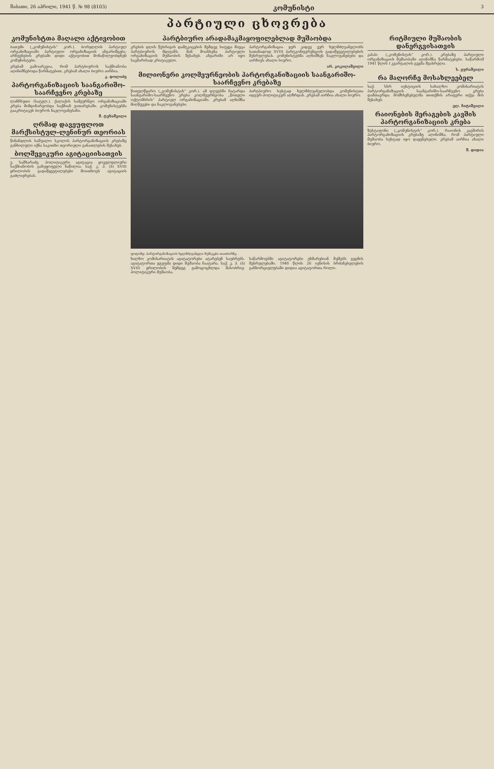შაბათი, 26 აპრილი, 1941 წ. № 98 (8103) კომუნისტი 3
პარტიული ცხოვრება
კომუნისტთა მაღალი აქტივობით
ბათუმი („კომუნისტის“ კორ.). ბორჯღლის პარტიულ ორგანიზაციაში პარტიული ორგანიზაციის ანგარიშგება-არჩევნების კრებაში დიდი აქტივობით მონაწილეობდნენ კომუნისტები.
კრებამ გამოარკვია, რომ პარტბიუროს საქმიანობა აღინიშნებოდა წარმატებით. კრებამ ახალი ბიურო აირჩია.
კ. დოლიძე
პარტორგანიზაციის საანგარიშო-საარჩევნო კრებაზე
ლანჩხუთი (სატელ.). ქალაქის სამეურნეო ორგანიზაციაში კრება მიმდინარეობდა საქმიან ვითარებაში. კომუნისტებმა გააკრიტიკეს ბიუროს ნაკლოვანებანი.
შ. ტუხაშვილი
ღრმად დავეუფლოთ მარქსისტულ-ლენინურ თეორიას
წინანდლის საშუალო სკოლის პარტორგანიზაციის კრებაზე განხილული იქნა საკითხი თეორიული განათლების შესახებ.
ბოლშევიკური აგიტაციისათვის
ვ. სამხარაძე. პოლიტიკური აგიტაცია ყოველდღიური საქმიანობის განუყოფელი ნაწილია. საქ. კ. პ. (ბ) XVIII ყრილობის გადაწყვეტილებები მოითხოვს აგიტაციის გაძლიერებას.
პარტბიურო არადამაკმაყოფილებლად მუშაობდა
კრების დღის წესრიგის დამტკიცების შემდეგ სიტყვა მიეცა პარტბიუროს მდივანს. მან მოახსენა პარტიული ორგანიზაციის მუშაობის შესახებ. ანგარიში არ იყო საკმარისად კრიტიკული.
პარტორგანიზაცია ჯერ კიდევ ვერ ხელმძღვანელობს სათანადოდ XVIII პარტკონფერენციის გადაწყვეტილებების შესრულებას. კომუნისტებმა აღნიშნეს ნაკლოვანებები და აირჩიეს ახალი ბიურო.
არ. კოკილაშვილი
მილიონერი კოლმეურნეობის პარტორგანიზაციის საანგარიშო-საარჩევნო კრებაზე
წითელწყარო („კომუნისტის“ კორ.). ამ დღეებში ჩატარდა საანგარიშო-საარჩევნო კრება კოლმეურნეობა „წითელი ოქტომბრის“ პარტიულ ორგანიზაციაში. კრებამ აღნიშნა მიღწევები და ნაკლოვანებები.
პარტბიურო სუსტად ხელმძღვანელობდა კომუნისტთა იდეურ-პოლიტიკურ აღზრდას. კრებამ აირჩია ახალი ბიურო.
ფოტოზე: პარტორგანიზაციის ხელმძღვანელი მუშაკები თათბირზე.
ხალხო კომისარიატის აგიტატორები ატარებენ საუბრებს. აგიტატორთა ჯგუფმა დიდი მუშაობა ჩაატარა. საქ. კ. პ. (ბ) XVIII ყრილობის შემდეგ გამოცოცხლდა მასობრივ-პოლიტიკური მუშაობა.
საწარმოებში აგიტატორები ეხმარებიან მუშებს გეგმის შესრულებაში. 1940 წლის 26 ივნისის ბრძანებულების განხორციელებაში დიდია აგიტატორთა როლი.
რიტმიული მუშაობის დანერგვისათვის
კასპი („კომუნისტის“ კორ.). კრებაზე პარტიული ორგანიზაციის მუშაობაში აღინიშნა წარმატებები. საწარმომ 1941 წლის I კვარტალის გეგმა შეასრულა.
ს. ჟურაშვილი
რა მაღორჩე მოსახლეებელ
საქ. სსრ იუსტიციის სახალხო კომისარიატის პარტორგანიზაციის საანგარიშო-საარჩევნო კრება დამთავრდა. მომხსენებელმა თითქმის არაფერი თქვა მის შესახებ.
ელ. ჩიტიშვილი
რაიონების მერაგების კავშის პარტორგანიზაციის კრება
ზესტაფონი („კომუნისტის“ კორ.). რაიონის კავშირის პარტორგანიზაციის კრებაზე აღინიშნა, რომ პარტიული მუშაობა სუსტად იყო დაყენებული. კრებამ აირჩია ახალი ბიურო.
შ. დიდია